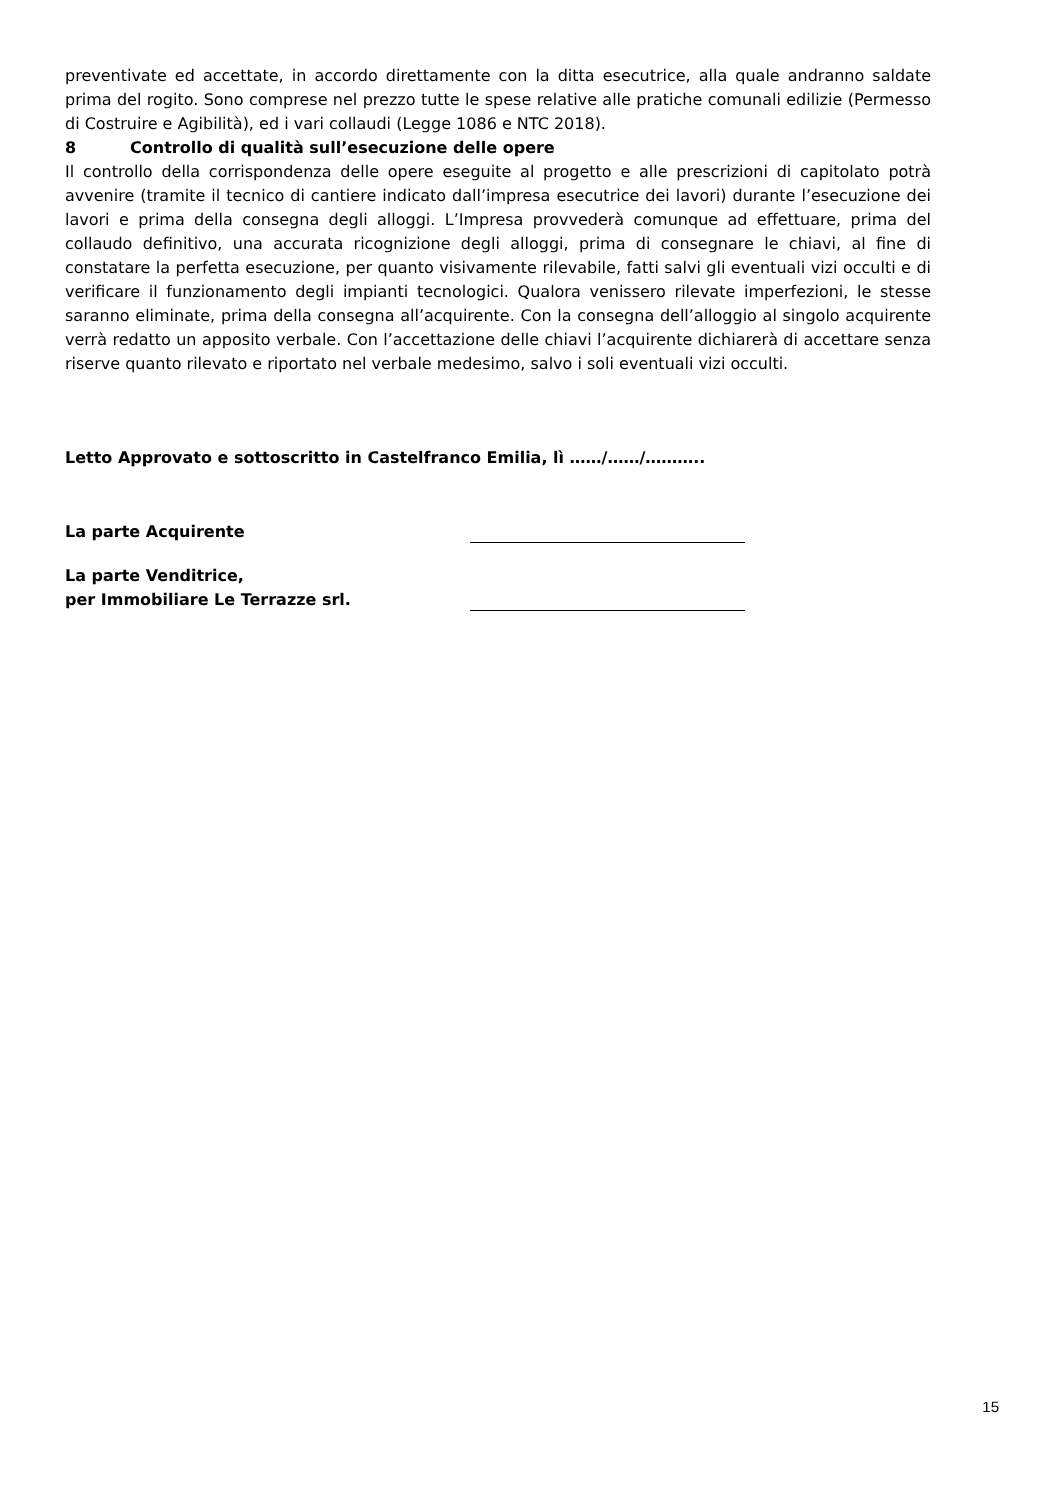preventivate ed accettate, in accordo direttamente con la ditta esecutrice, alla quale andranno saldate prima del rogito. Sono comprese nel prezzo tutte le spese relative alle pratiche comunali edilizie (Permesso di Costruire e Agibilità), ed i vari collaudi (Legge 1086 e NTC 2018).
8 Controllo di qualità sull’esecuzione delle opere
Il controllo della corrispondenza delle opere eseguite al progetto e alle prescrizioni di capitolato potrà avvenire (tramite il tecnico di cantiere indicato dall’impresa esecutrice dei lavori) durante l’esecuzione dei lavori e prima della consegna degli alloggi. L’Impresa provvederà comunque ad effettuare, prima del collaudo definitivo, una accurata ricognizione degli alloggi, prima di consegnare le chiavi, al fine di constatare la perfetta esecuzione, per quanto visivamente rilevabile, fatti salvi gli eventuali vizi occulti e di verificare il funzionamento degli impianti tecnologici. Qualora venissero rilevate imperfezioni, le stesse saranno eliminate, prima della consegna all’acquirente. Con la consegna dell’alloggio al singolo acquirente verrà redatto un apposito verbale. Con l’accettazione delle chiavi l’acquirente dichiarerà di accettare senza riserve quanto rilevato e riportato nel verbale medesimo, salvo i soli eventuali vizi occulti.
Letto Approvato e sottoscritto in Castelfranco Emilia, lì ……/……/………..
La parte Acquirente
La parte Venditrice,
per Immobiliare Le Terrazze srl.
15